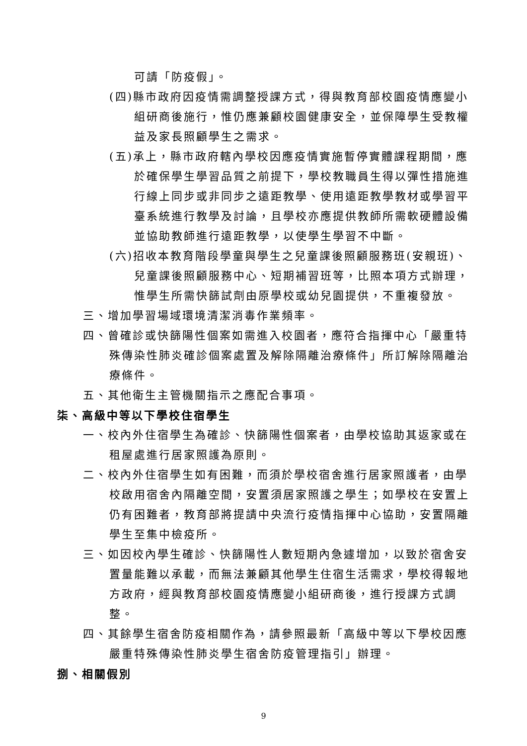可請「防疫假」。
(四)縣市政府因疫情需調整授課方式，得與教育部校園疫情應變小組研商後施行，惟仍應兼顧校園健康安全，並保障學生受教權益及家長照顧學生之需求。
(五)承上，縣市政府轄內學校因應疫情實施暫停實體課程期間，應於確保學生學習品質之前提下，學校教職員生得以彈性措施進行線上同步或非同步之遠距教學、使用遠距教學教材或學習平臺系統進行教學及討論，且學校亦應提供教師所需軟硬體設備並協助教師進行遠距教學，以使學生學習不中斷。
(六)招收本教育階段學童與學生之兒童課後照顧服務班(安親班)、兒童課後照顧服務中心、短期補習班等，比照本項方式辦理，惟學生所需快篩試劑由原學校或幼兒園提供，不重複發放。
三、增加學習場域環境清潔消毒作業頻率。
四、曾確診或快篩陽性個案如需進入校園者，應符合指揮中心「嚴重特殊傳染性肺炎確診個案處置及解除隔離治療條件」所訂解除隔離治療條件。
五、其他衛生主管機關指示之應配合事項。
柒、高級中等以下學校住宿學生
一、校內外住宿學生為確診、快篩陽性個案者，由學校協助其返家或在租屋處進行居家照護為原則。
二、校內外住宿學生如有困難，而須於學校宿舍進行居家照護者，由學校啟用宿舍內隔離空間，安置須居家照護之學生；如學校在安置上仍有困難者，教育部將提請中央流行疫情指揮中心協助，安置隔離學生至集中檢疫所。
三、如因校內學生確診、快篩陽性人數短期內急遽增加，以致於宿舍安置量能難以承載，而無法兼顧其他學生住宿生活需求，學校得報地方政府，經與教育部校園疫情應變小組研商後，進行授課方式調整。
四、其餘學生宿舍防疫相關作為，請參照最新「高級中等以下學校因應嚴重特殊傳染性肺炎學生宿舍防疫管理指引」辦理。
捌、相關假別
9